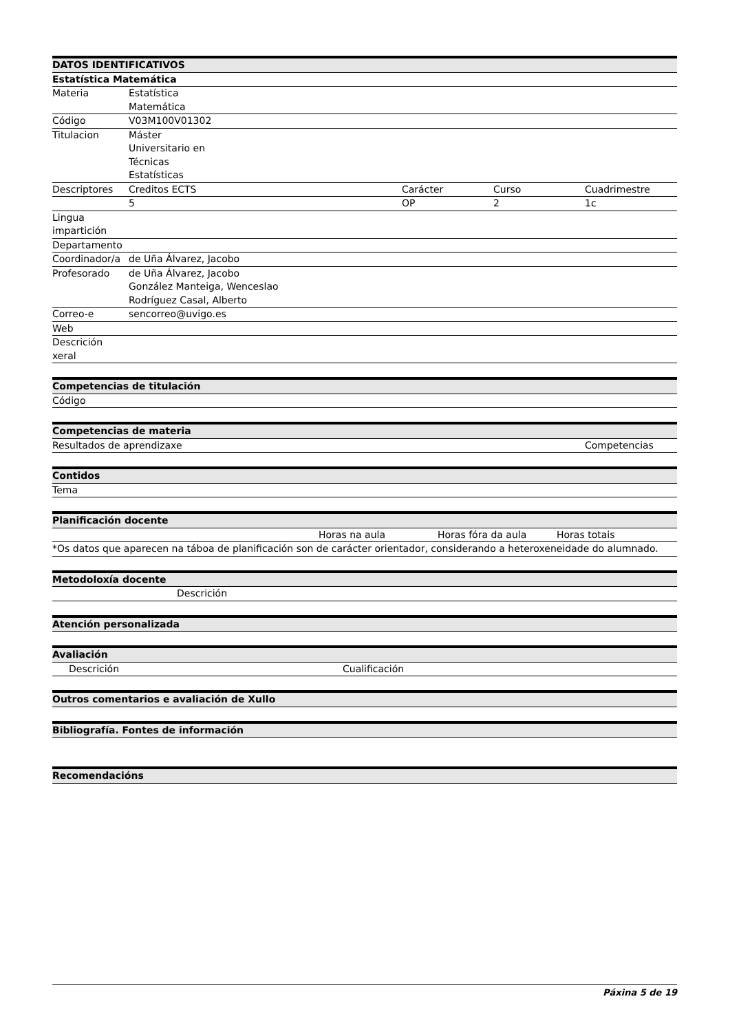| DATOS IDENTIFICATIVOS | | | | |
| --- | --- | --- | --- | --- |
| Estatística Matemática | | | | |
| Materia | Estatística Matemática | | | |
| Código | V03M100V01302 | | | |
| Titulacion | Máster Universitario en Técnicas Estatísticas | | | |
| Descriptores | Creditos ECTS | Carácter | Curso | Cuadrimestre |
| | 5 | OP | 2 | 1c |
| Lingua impartición | | | | |
| Departamento | | | | |
| Coordinador/a | de Uña Álvarez, Jacobo | | | |
| Profesorado | de Uña Álvarez, Jacobo González Manteiga, Wenceslao Rodríguez Casal, Alberto | | | |
| Correo-e | sencorreo@uvigo.es | | | |
| Web | | | | |
| Descrición xeral | | | | |
| Competencias de titulación |
| --- |
| Código |
| Competencias de materia | |
| --- | --- |
| Resultados de aprendizaxe | Competencias |
| Contidos |
| --- |
| Tema |
| Planificación docente | | | |
| --- | --- | --- | --- |
| | Horas na aula | Horas fóra da aula | Horas totais |
| *Os datos que aparecen na táboa de planificación son de carácter orientador, considerando a heteroxeneidade do alumnado. | | | |
| Metodoloxía docente |
| --- |
| Descrición |
| Atención personalizada |
| --- |
| Avaliación | |
| --- | --- |
| Descrición | Cualificación |
| Outros comentarios e avaliación de Xullo |
| --- |
| Bibliografía. Fontes de información |
| --- |
| Recomendacións |
| --- |
Páxina 5 de 19